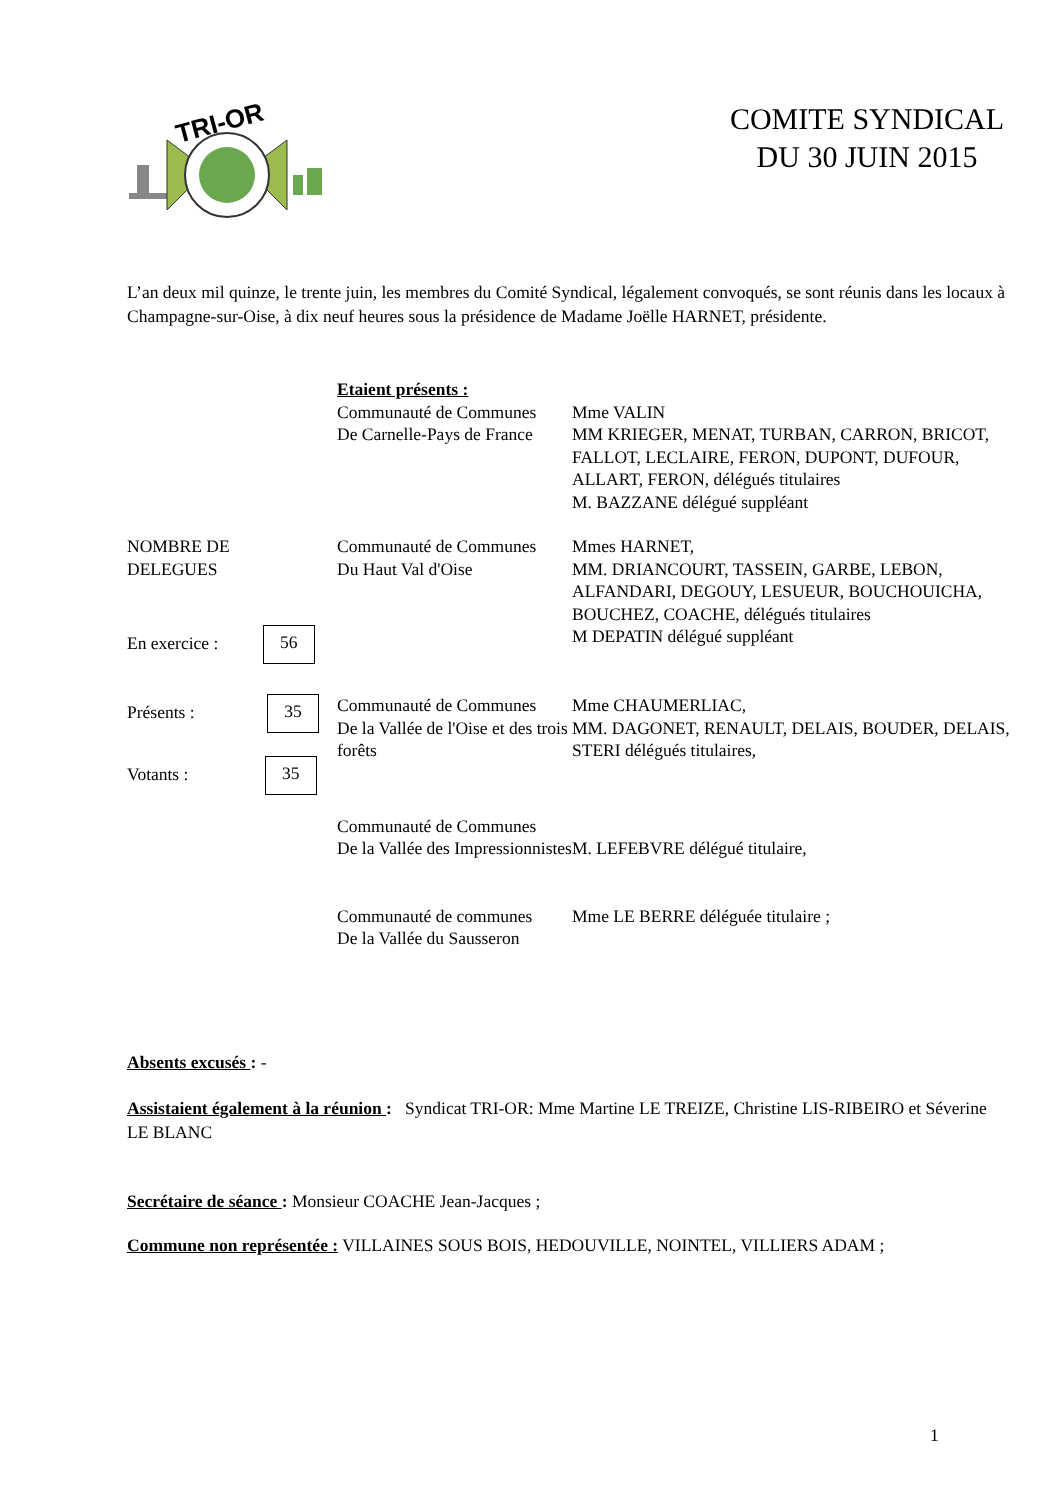TRI-OR
COMITE SYNDICAL
DU 30 JUIN 2015
L’an deux mil quinze, le trente juin, les membres du Comité Syndical, légalement convoqués, se sont réunis dans les locaux à Champagne-sur-Oise, à dix neuf heures sous la présidence de Madame Joëlle HARNET, présidente.
Etaient présents :
Communauté de Communes
De Carnelle-Pays de France
Mme VALIN
MM KRIEGER, MENAT, TURBAN, CARRON, BRICOT, FALLOT, LECLAIRE, FERON, DUPONT, DUFOUR, ALLART, FERON, délégués titulaires
M. BAZZANE délégué suppléant
NOMBRE DE
DELEGUES
En exercice : 56
Communauté de Communes
Du Haut Val d'Oise
Mmes HARNET,
MM. DRIANCOURT, TASSEIN, GARBE, LEBON, ALFANDARI, DEGOUY, LESUEUR, BOUCHOUICHA, BOUCHEZ, COACHE, délégués titulaires
M DEPATIN délégué suppléant
Présents : 35
Votants : 35
Communauté de Communes
De la Vallée de l'Oise et des trois forêts
Mme CHAUMERLIAC,
MM. DAGONET, RENAULT, DELAIS, BOUDER, DELAIS, STERI délégués titulaires,
Communauté de Communes
De la Vallée des Impressionnistes
M. LEFEBVRE délégué titulaire,
Communauté de communes
De la Vallée du Sausseron
Mme LE BERRE déléguée titulaire ;
Absents excusés : -
Assistaient également à la réunion : Syndicat TRI-OR: Mme Martine LE TREIZE, Christine LIS-RIBEIRO et Séverine LE BLANC
Secrétaire de séance : Monsieur COACHE Jean-Jacques ;
Commune non représentée : VILLAINES SOUS BOIS, HEDOUVILLE, NOINTEL, VILLIERS ADAM ;
1